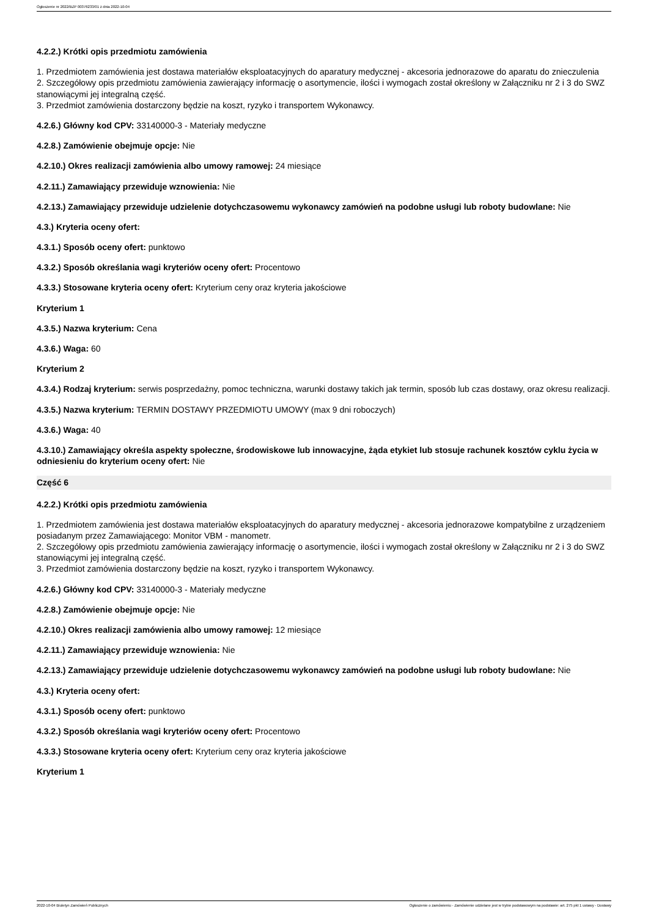Ogłoszenie nr 2022/BZP 00376233/01 z dnia 2022-10-04
4.2.2.) Krótki opis przedmiotu zamówienia
1. Przedmiotem zamówienia jest dostawa materiałów eksploatacyjnych do aparatury medycznej - akcesoria jednorazowe do aparatu do znieczulenia
2. Szczegółowy opis przedmiotu zamówienia zawierający informację o asortymencie, ilości i wymogach został określony w Załączniku nr 2 i 3 do SWZ stanowiącymi jej integralną część.
3. Przedmiot zamówienia dostarczony będzie na koszt, ryzyko i transportem Wykonawcy.
4.2.6.) Główny kod CPV: 33140000-3 - Materiały medyczne
4.2.8.) Zamówienie obejmuje opcje: Nie
4.2.10.) Okres realizacji zamówienia albo umowy ramowej: 24 miesiące
4.2.11.) Zamawiający przewiduje wznowienia: Nie
4.2.13.) Zamawiający przewiduje udzielenie dotychczasowemu wykonawcy zamówień na podobne usługi lub roboty budowlane: Nie
4.3.) Kryteria oceny ofert:
4.3.1.) Sposób oceny ofert: punktowo
4.3.2.) Sposób określania wagi kryteriów oceny ofert: Procentowo
4.3.3.) Stosowane kryteria oceny ofert: Kryterium ceny oraz kryteria jakościowe
Kryterium 1
4.3.5.) Nazwa kryterium: Cena
4.3.6.) Waga: 60
Kryterium 2
4.3.4.) Rodzaj kryterium: serwis posprzedażny, pomoc techniczna, warunki dostawy takich jak termin, sposób lub czas dostawy, oraz okresu realizacji.
4.3.5.) Nazwa kryterium: TERMIN DOSTAWY PRZEDMIOTU UMOWY (max 9 dni roboczych)
4.3.6.) Waga: 40
4.3.10.) Zamawiający określa aspekty społeczne, środowiskowe lub innowacyjne, żąda etykiet lub stosuje rachunek kosztów cyklu życia w odniesieniu do kryterium oceny ofert: Nie
Część 6
4.2.2.) Krótki opis przedmiotu zamówienia
1. Przedmiotem zamówienia jest dostawa materiałów eksploatacyjnych do aparatury medycznej - akcesoria jednorazowe kompatybilne z urządzeniem posiadanym przez Zamawiającego: Monitor VBM - manometr.
2. Szczegółowy opis przedmiotu zamówienia zawierający informację o asortymencie, ilości i wymogach został określony w Załączniku nr 2 i 3 do SWZ stanowiącymi jej integralną część.
3. Przedmiot zamówienia dostarczony będzie na koszt, ryzyko i transportem Wykonawcy.
4.2.6.) Główny kod CPV: 33140000-3 - Materiały medyczne
4.2.8.) Zamówienie obejmuje opcje: Nie
4.2.10.) Okres realizacji zamówienia albo umowy ramowej: 12 miesiące
4.2.11.) Zamawiający przewiduje wznowienia: Nie
4.2.13.) Zamawiający przewiduje udzielenie dotychczasowemu wykonawcy zamówień na podobne usługi lub roboty budowlane: Nie
4.3.) Kryteria oceny ofert:
4.3.1.) Sposób oceny ofert: punktowo
4.3.2.) Sposób określania wagi kryteriów oceny ofert: Procentowo
4.3.3.) Stosowane kryteria oceny ofert: Kryterium ceny oraz kryteria jakościowe
Kryterium 1
2022-10-04 Biuletyn Zamówień Publicznych Ogłoszenie o zamówieniu - Zamówienie udzielane jest w trybie podstawowym na podstawie: art. 275 pkt 1 ustawy - Dostawy